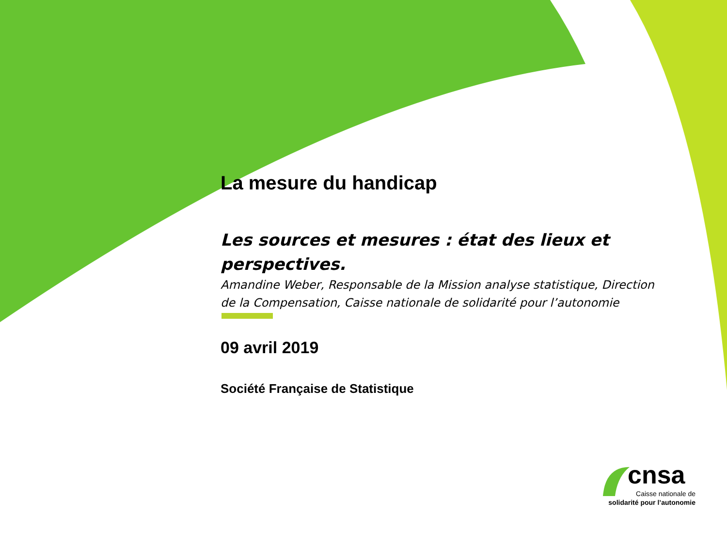La mesure du handicap
Les sources et mesures : état des lieux et perspectives.
Amandine Weber, Responsable de la Mission analyse statistique, Direction de la Compensation, Caisse nationale de solidarité pour l’autonomie
09 avril 2019
Société Française de Statistique
cnsa
Caisse nationale de
solidarité pour l’autonomie